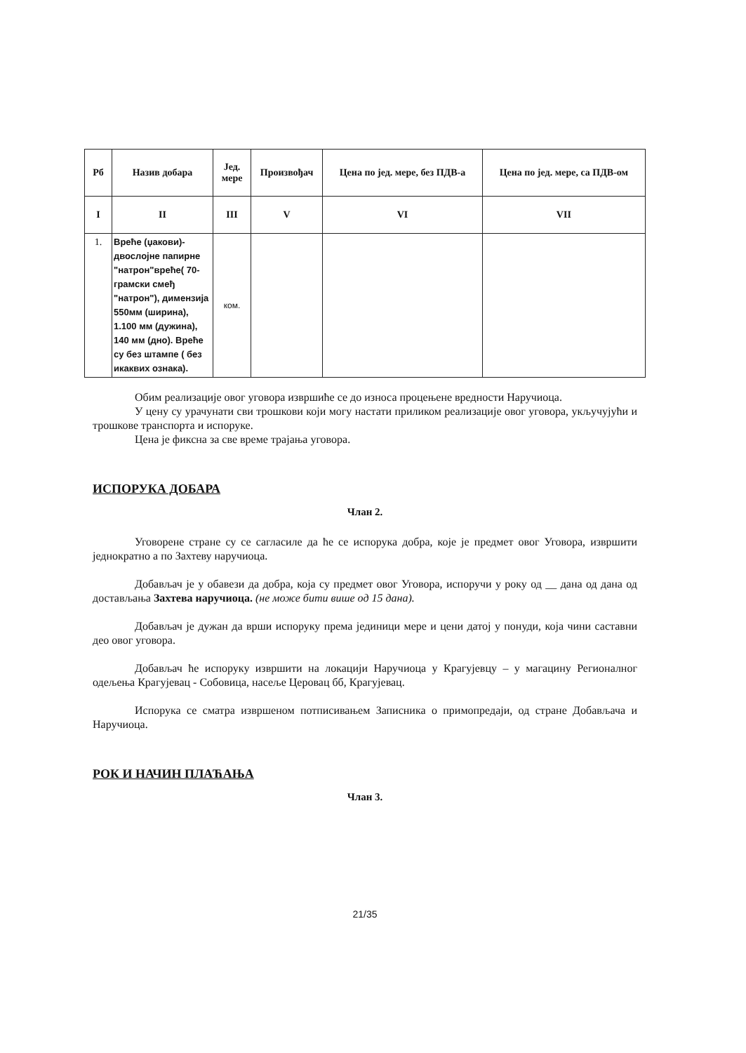| Рб | Назив добара | Јед. мере | Произвођач | Цена по јед. мере, без ПДВ-а | Цена по јед. мере, са ПДВ-ом |
| --- | --- | --- | --- | --- | --- |
| I | II | III | V | VI | VII |
| 1. | Вреће (џакови)- двослојне папирне "натрон"вреће( 70-грамски смеђ "натрон"), димензија 550мм (ширина), 1.100 мм (дужина), 140 мм (дно). Вреће су без штампе ( без икаквих ознака). | ком. | | | |
Обим реализације овог уговора извршиће се до износа процењене вредности Наручиоца.
У цену су урачунати сви трошкови који могу настати приликом реализације овог уговора, укључујући и трошкове транспорта и испоруке.
Цена је фиксна за све време трајања уговора.
ИСПОРУКА ДОБАРА
Члан 2.
Уговорене стране су се сагласиле да ће се испорука добра, које је предмет овог Уговора, извршити једнократно а по Захтеву наручиоца.
Добављач је у обавези да добра, која су предмет овог Уговора, испоручи у року од __ дана од дана од достављања Захтева наручиоца. (не може бити више од 15 дана).
Добављач је дужан да врши испоруку према јединици мере и цени датој у понуди, која чини саставни део овог уговора.
Добављач ће испоруку извршити на локацији Наручиоца у Крагујевцу – у магацину Регионалног одељења Крагујевац - Собовица, насеље Церовац бб, Крагујевац.
Испорука се сматра извршеном потписивањем Записника о примопредаји, од стране Добављача и Наручиоца.
РОК И НАЧИН ПЛАЋАЊА
Члан 3.
21/35